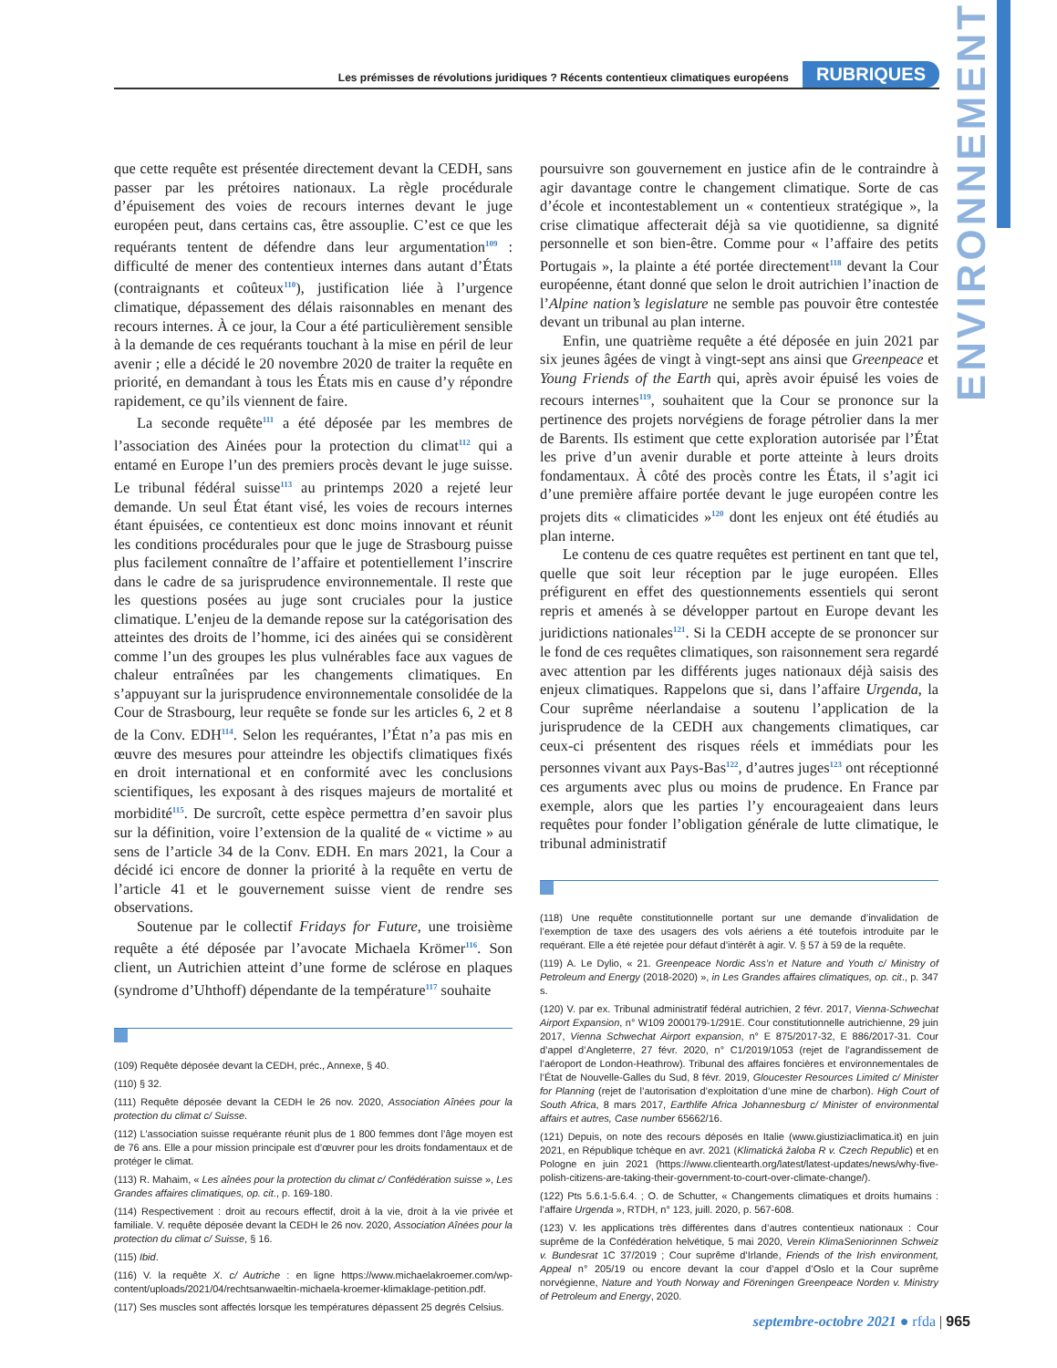ENVIRONNEMENT
Les prémisses de révolutions juridiques ? Récents contentieux climatiques européens RUBRIQUES
que cette requête est présentée directement devant la CEDH, sans passer par les prétoires nationaux. La règle procédurale d’épuisement des voies de recours internes devant le juge européen peut, dans certains cas, être assouplie. C’est ce que les requérants tentent de défendre dans leur argumentation<sup>109</sup> : difficulté de mener des contentieux internes dans autant d’États (contraignants et coûteux<sup>110</sup>), justification liée à l’urgence climatique, dépassement des délais raisonnables en menant des recours internes. À ce jour, la Cour a été particulièrement sensible à la demande de ces requérants touchant à la mise en péril de leur avenir ; elle a décidé le 20 novembre 2020 de traiter la requête en priorité, en demandant à tous les États mis en cause d’y répondre rapidement, ce qu’ils viennent de faire.
La seconde requête<sup>111</sup> a été déposée par les membres de l’association des Ainées pour la protection du climat<sup>112</sup> qui a entamé en Europe l’un des premiers procès devant le juge suisse. Le tribunal fédéral suisse<sup>113</sup> au printemps 2020 a rejeté leur demande. Un seul État étant visé, les voies de recours internes étant épuisées, ce contentieux est donc moins innovant et réunit les conditions procédurales pour que le juge de Strasbourg puisse plus facilement connaître de l’affaire et potentiellement l’inscrire dans le cadre de sa jurisprudence environnementale. Il reste que les questions posées au juge sont cruciales pour la justice climatique. L’enjeu de la demande repose sur la catégorisation des atteintes des droits de l’homme, ici des ainées qui se considèrent comme l’un des groupes les plus vulnérables face aux vagues de chaleur entraînées par les changements climatiques. En s’appuyant sur la jurisprudence environnementale consolidée de la Cour de Strasbourg, leur requête se fonde sur les articles 6, 2 et 8 de la Conv. EDH<sup>114</sup>. Selon les requérantes, l’État n’a pas mis en œuvre des mesures pour atteindre les objectifs climatiques fixés en droit international et en conformité avec les conclusions scientifiques, les exposant à des risques majeurs de mortalité et morbidité<sup>115</sup>. De surcroît, cette espèce permettra d’en savoir plus sur la définition, voire l’extension de la qualité de « victime » au sens de l’article 34 de la Conv. EDH. En mars 2021, la Cour a décidé ici encore de donner la priorité à la requête en vertu de l’article 41 et le gouvernement suisse vient de rendre ses observations.
Soutenue par le collectif Fridays for Future, une troisième requête a été déposée par l’avocate Michaela Krömer<sup>116</sup>. Son client, un Autrichien atteint d’une forme de sclérose en plaques (syndrome d’Uhthoff) dépendante de la température<sup>117</sup> souhaite
(109) Requête déposée devant la CEDH, préc., Annexe, § 40.
(110) § 32.
(111) Requête déposée devant la CEDH le 26 nov. 2020, Association Aînées pour la protection du climat c/ Suisse.
(112) L’association suisse requérante réunit plus de 1 800 femmes dont l’âge moyen est de 76 ans. Elle a pour mission principale est d’œuvrer pour les droits fondamentaux et de protéger le climat.
(113) R. Mahaim, « Les aînées pour la protection du climat c/ Confédération suisse », Les Grandes affaires climatiques, op. cit., p. 169-180.
(114) Respectivement : droit au recours effectif, droit à la vie, droit à la vie privée et familiale. V. requête déposée devant la CEDH le 26 nov. 2020, Association Aînées pour la protection du climat c/ Suisse, § 16.
(115) Ibid.
(116) V. la requête X. c/ Autriche : en ligne https://www.michaelakroemer.com/wp-content/uploads/2021/04/rechtsanwaeltin-michaela-kroemer-klimaklage-petition.pdf.
(117) Ses muscles sont affectés lorsque les températures dépassent 25 degrés Celsius.
poursuivre son gouvernement en justice afin de le contraindre à agir davantage contre le changement climatique. Sorte de cas d’école et incontestablement un « contentieux stratégique », la crise climatique affecterait déjà sa vie quotidienne, sa dignité personnelle et son bien-être. Comme pour « l’affaire des petits Portugais », la plainte a été portée directement<sup>118</sup> devant la Cour européenne, étant donné que selon le droit autrichien l’inaction de l’Alpine nation’s legislature ne semble pas pouvoir être contestée devant un tribunal au plan interne.
Enfin, une quatrième requête a été déposée en juin 2021 par six jeunes âgées de vingt à vingt-sept ans ainsi que Greenpeace et Young Friends of the Earth qui, après avoir épuisé les voies de recours internes<sup>119</sup>, souhaitent que la Cour se prononce sur la pertinence des projets norvégiens de forage pétrolier dans la mer de Barents. Ils estiment que cette exploration autorisée par l’État les prive d’un avenir durable et porte atteinte à leurs droits fondamentaux. À côté des procès contre les États, il s’agit ici d’une première affaire portée devant le juge européen contre les projets dits « climaticides »<sup>120</sup> dont les enjeux ont été étudiés au plan interne.
Le contenu de ces quatre requêtes est pertinent en tant que tel, quelle que soit leur réception par le juge européen. Elles préfigurent en effet des questionnements essentiels qui seront repris et amenés à se développer partout en Europe devant les juridictions nationales<sup>121</sup>. Si la CEDH accepte de se prononcer sur le fond de ces requêtes climatiques, son raisonnement sera regardé avec attention par les différents juges nationaux déjà saisis des enjeux climatiques. Rappelons que si, dans l’affaire Urgenda, la Cour suprême néerlandaise a soutenu l’application de la jurisprudence de la CEDH aux changements climatiques, car ceux-ci présentent des risques réels et immédiats pour les personnes vivant aux Pays-Bas<sup>122</sup>, d’autres juges<sup>123</sup> ont réceptionné ces arguments avec plus ou moins de prudence. En France par exemple, alors que les parties l’y encourageaient dans leurs requêtes pour fonder l’obligation générale de lutte climatique, le tribunal administratif
(118) Une requête constitutionnelle portant sur une demande d’invalidation de l’exemption de taxe des usagers des vols aériens a été toutefois introduite par le requérant. Elle a été rejetée pour défaut d’intérêt à agir. V. § 57 à 59 de la requête.
(119) A. Le Dylio, « 21. Greenpeace Nordic Ass’n et Nature and Youth c/ Ministry of Petroleum and Energy (2018-2020) », in Les Grandes affaires climatiques, op. cit., p. 347 s.
(120) V. par ex. Tribunal administratif fédéral autrichien, 2 févr. 2017, Vienna-Schwechat Airport Expansion, n° W109 2000179-1/291E. Cour constitutionnelle autrichienne, 29 juin 2017, Vienna Schwechat Airport expansion, n° E 875/2017-32, E 886/2017-31. Cour d’appel d’Angleterre, 27 févr. 2020, n° C1/2019/1053 (rejet de l’agrandissement de l’aéroport de London-Heathrow). Tribunal des affaires foncières et environnementales de l’État de Nouvelle-Galles du Sud, 8 févr. 2019, Gloucester Resources Limited c/ Minister for Planning (rejet de l’autorisation d’exploitation d’une mine de charbon). High Court of South Africa, 8 mars 2017, Earthlife Africa Johannesburg c/ Minister of environmental affairs et autres, Case number 65662/16.
(121) Depuis, on note des recours déposés en Italie (www.giustiziaclimatica.it) en juin 2021, en République tchèque en avr. 2021 (Klimatická žaloba R v. Czech Republic) et en Pologne en juin 2021 (https://www.clientearth.org/latest/latest-updates/news/why-five-polish-citizens-are-taking-their-government-to-court-over-climate-change/).
(122) Pts 5.6.1-5.6.4. ; O. de Schutter, « Changements climatiques et droits humains : l’affaire Urgenda », RTDH, n° 123, juill. 2020, p. 567-608.
(123) V. les applications très différentes dans d’autres contentieux nationaux : Cour suprême de la Confédération helvétique, 5 mai 2020, Verein KlimaSeniorinnen Schweiz v. Bundesrat 1C 37/2019 ; Cour suprême d’Irlande, Friends of the Irish environment, Appeal n° 205/19 ou encore devant la cour d’appel d’Oslo et la Cour suprême norvégienne, Nature and Youth Norway and Föreningen Greenpeace Norden v. Ministry of Petroleum and Energy, 2020.
septembre-octobre 2021 ● rfda | 965